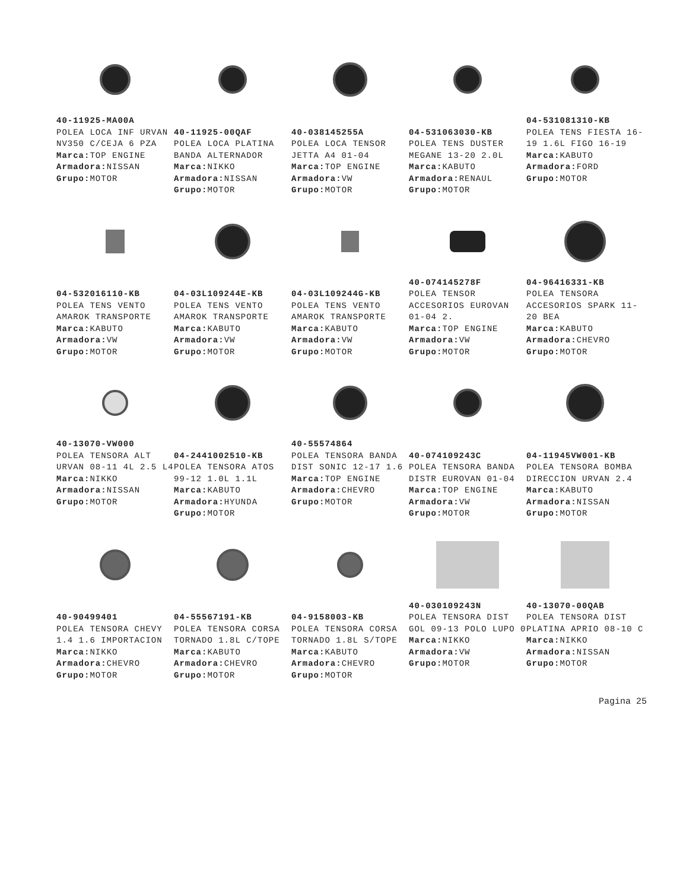40-11925-MA00A
POLEA LOCA INF URVAN NV350 C/CEJA 6 PZA
Marca: TOP ENGINE
Armadora: NISSAN
Grupo: MOTOR
40-11925-00QAF
POLEA LOCA PLATINA BANDA ALTERNADOR
Marca: NIKKO
Armadora: NISSAN
Grupo: MOTOR
40-038145255A
POLEA LOCA TENSOR JETTA A4 01-04
Marca: TOP ENGINE
Armadora: VW
Grupo: MOTOR
04-531063030-KB
POLEA TENS DUSTER MEGANE 13-20 2.0L
Marca: KABUTO
Armadora: RENAUL
Grupo: MOTOR
04-531081310-KB
POLEA TENS FIESTA 16-19 1.6L FIGO 16-19
Marca: KABUTO
Armadora: FORD
Grupo: MOTOR
04-532016110-KB
POLEA TENS VENTO AMAROK TRANSPORTE
Marca: KABUTO
Armadora: VW
Grupo: MOTOR
04-03L109244E-KB
POLEA TENS VENTO AMAROK TRANSPORTE
Marca: KABUTO
Armadora: VW
Grupo: MOTOR
04-03L109244G-KB
POLEA TENS VENTO AMAROK TRANSPORTE
Marca: KABUTO
Armadora: VW
Grupo: MOTOR
40-074145278F
POLEA TENSOR ACCESORIOS EUROVAN 01-04 2.
Marca: TOP ENGINE
Armadora: VW
Grupo: MOTOR
04-96416331-KB
POLEA TENSORA ACCESORIOS SPARK 11-20 BEA
Marca: KABUTO
Armadora: CHEVRO
Grupo: MOTOR
40-13070-VW000
POLEA TENSORA ALT URVAN 08-11 4L 2.5 L4
Marca: NIKKO
Armadora: NISSAN
Grupo: MOTOR
04-2441002510-KB
POLEA TENSORA ATOS 99-12 1.0L 1.1L
Marca: KABUTO
Armadora: HYUNDA
Grupo: MOTOR
40-55574864
POLEA TENSORA BANDA DIST SONIC 12-17 1.6
Marca: TOP ENGINE
Armadora: CHEVRO
Grupo: MOTOR
40-074109243C
POLEA TENSORA BANDA DISTR EUROVAN 01-04
Marca: TOP ENGINE
Armadora: VW
Grupo: MOTOR
04-11945VW001-KB
POLEA TENSORA BOMBA DIRECCION URVAN 2.4
Marca: KABUTO
Armadora: NISSAN
Grupo: MOTOR
40-90499401
POLEA TENSORA CHEVY 1.4 1.6 IMPORTACION
Marca: NIKKO
Armadora: CHEVRO
Grupo: MOTOR
04-55567191-KB
POLEA TENSORA CORSA TORNADO 1.8L C/TOPE
Marca: KABUTO
Armadora: CHEVRO
Grupo: MOTOR
04-9158003-KB
POLEA TENSORA CORSA TORNADO 1.8L S/TOPE
Marca: KABUTO
Armadora: CHEVRO
Grupo: MOTOR
40-030109243N
POLEA TENSORA DIST GOL 09-13 POLO LUPO 0
Marca: NIKKO
Armadora: VW
Grupo: MOTOR
40-13070-00QAB
POLEA TENSORA DIST PLATINA APRIO 08-10 C
Marca: NIKKO
Armadora: NISSAN
Grupo: MOTOR
Pagina 25